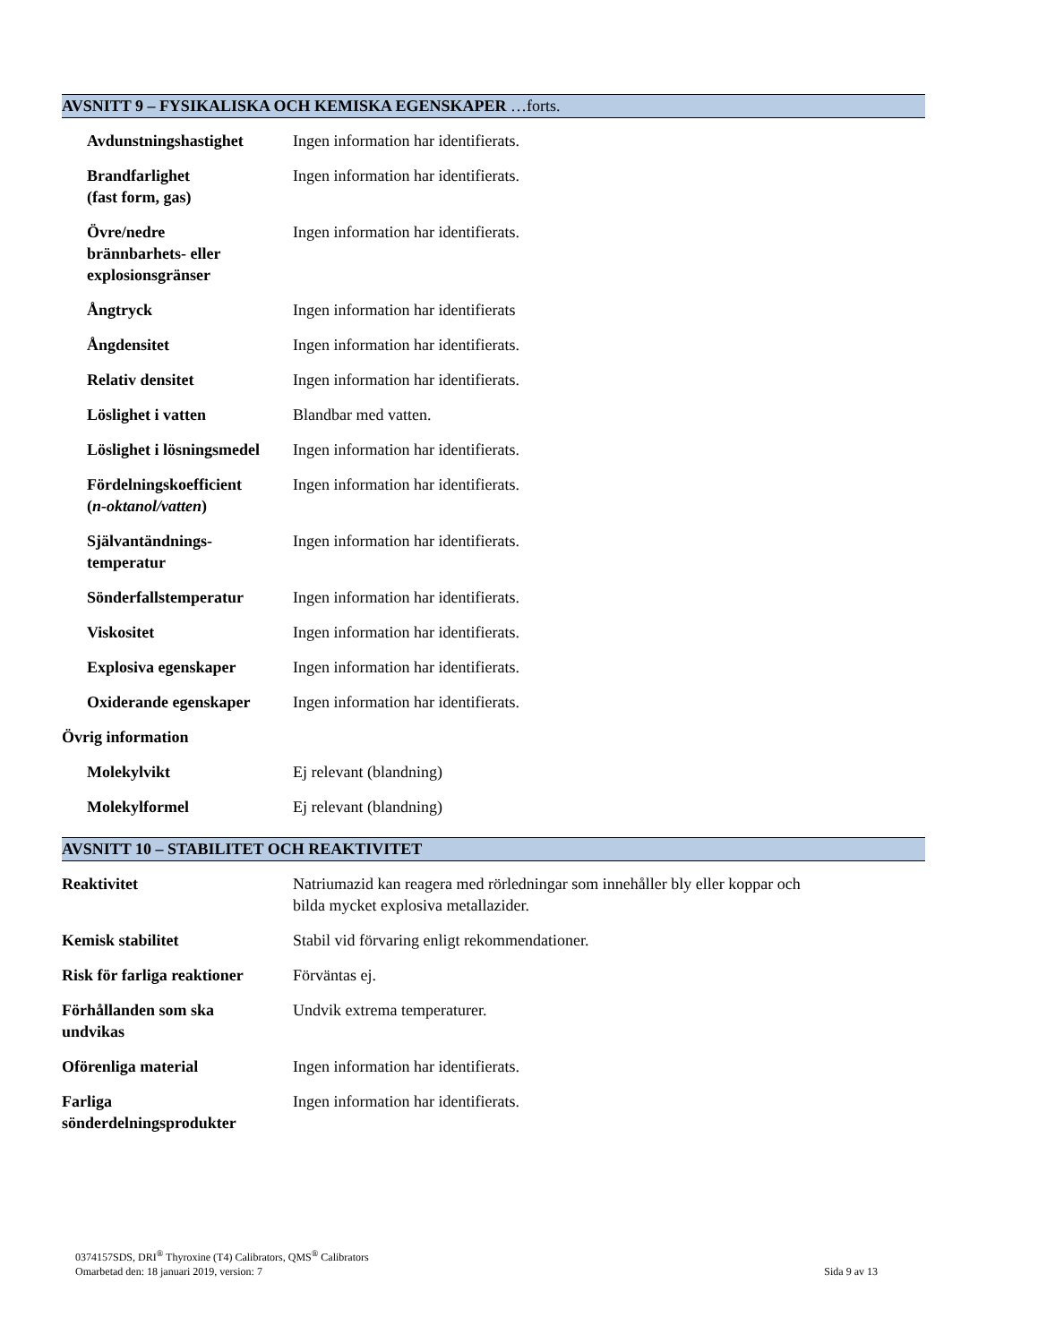AVSNITT 9 – FYSIKALISKA OCH KEMISKA EGENSKAPER …forts.
| Avdunstningshastighet | Ingen information har identifierats. |
| Brandfarlighet (fast form, gas) | Ingen information har identifierats. |
| Övre/nedre brännbarhets- eller explosionsgränser | Ingen information har identifierats. |
| Ångtryck | Ingen information har identifierats |
| Ångdensitet | Ingen information har identifierats. |
| Relativ densitet | Ingen information har identifierats. |
| Löslighet i vatten | Blandbar med vatten. |
| Löslighet i lösningsmedel | Ingen information har identifierats. |
| Fördelningskoefficient ( n-oktanol/vatten ) | Ingen information har identifierats. |
| Självantändnings- temperatur | Ingen information har identifierats. |
| Sönderfallstemperatur | Ingen information har identifierats. |
| Viskositet | Ingen information har identifierats. |
| Explosiva egenskaper | Ingen information har identifierats. |
| Oxiderande egenskaper | Ingen information har identifierats. |
| Övrig information | |
| Molekylvikt | Ej relevant (blandning) |
| Molekylformel | Ej relevant (blandning) |
AVSNITT 10 – STABILITET OCH REAKTIVITET
| Reaktivitet | Natriumazid kan reagera med rörledningar som innehåller bly eller koppar och bilda mycket explosiva metallazider. |
| Kemisk stabilitet | Stabil vid förvaring enligt rekommendationer. |
| Risk för farliga reaktioner | Förväntas ej. |
| Förhållanden som ska undvikas | Undvik extrema temperaturer. |
| Oförenliga material | Ingen information har identifierats. |
| Farliga sönderdelningsprodukter | Ingen information har identifierats. |
0374157SDS, DRI<sup>®</sup> Thyroxine (T4) Calibrators, QMS<sup>®</sup> Calibrators
Omarbetad den: 18 januari 2019, version: 7 Sida 9 av 13